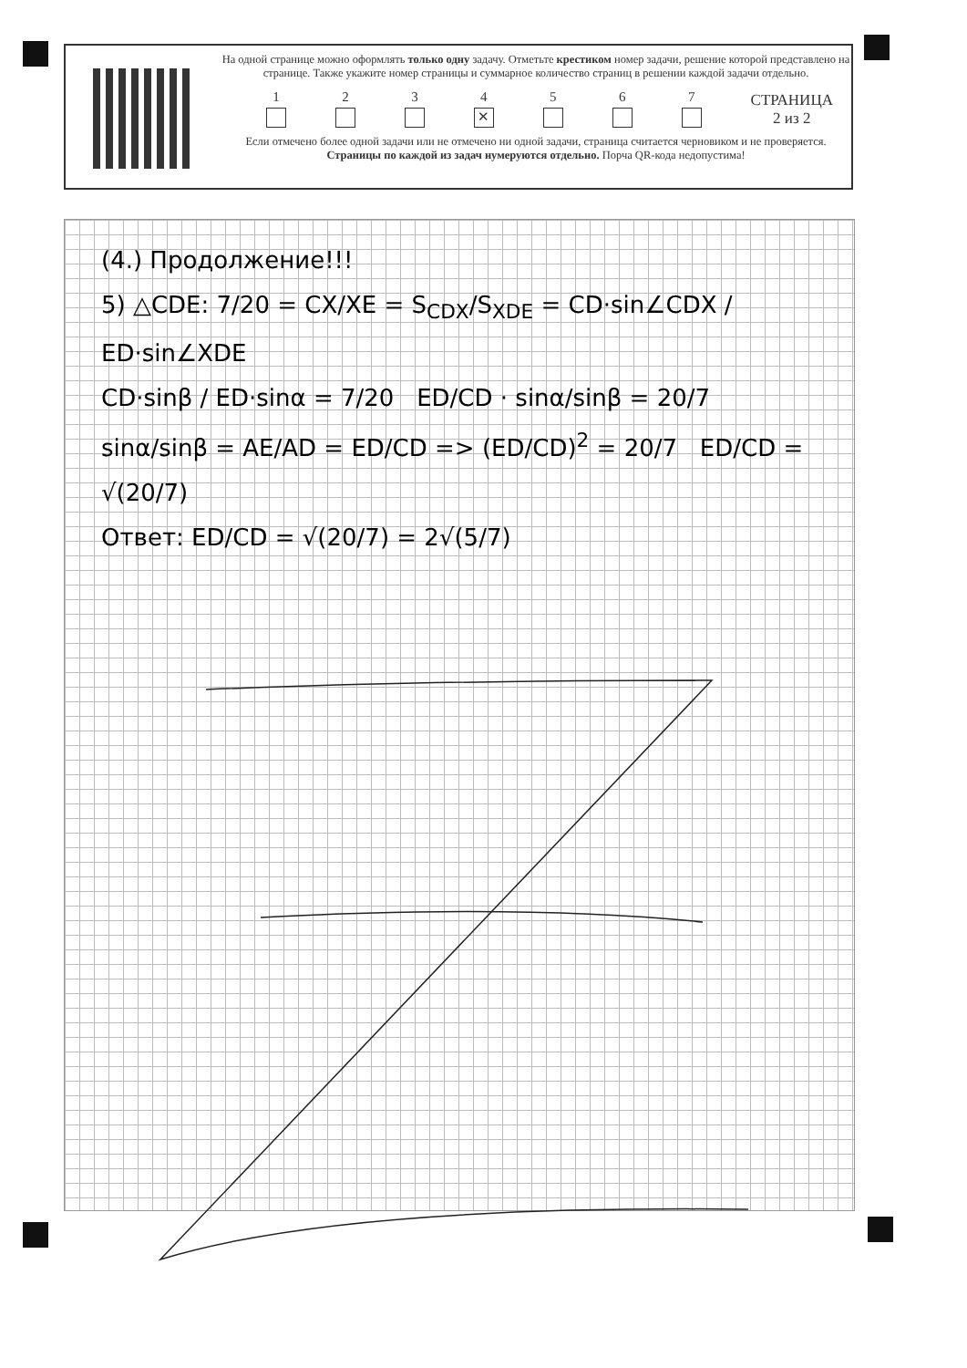На одной странице можно оформлять только одну задачу. Отметьте крестиком номер задачи, решение которой представлено на странице. Также укажите номер страницы и суммарное количество страниц в решении каждой задачи отдельно.
1
2
3
4
✕
5
6
7
СТРАНИЦА
2 из 2
Если отмечено более одной задачи или не отмечено ни одной задачи, страница считается черновиком и не проверяется. Страницы по каждой из задач нумеруются отдельно. Порча QR-кода недопустима!
(4.) Продолжение!!!
5) △CDE: 7/20 = CX/XE = S<sub>CDX</sub>/S<sub>XDE</sub> = CD·sin∠CDX / ED·sin∠XDE
CD·sinβ / ED·sinα = 7/20 ED/CD · sinα/sinβ = 20/7
sinα/sinβ = AE/AD = ED/CD => (ED/CD)<sup>2</sup> = 20/7 ED/CD = √(20/7)
Ответ: ED/CD = √(20/7) = 2√(5/7)